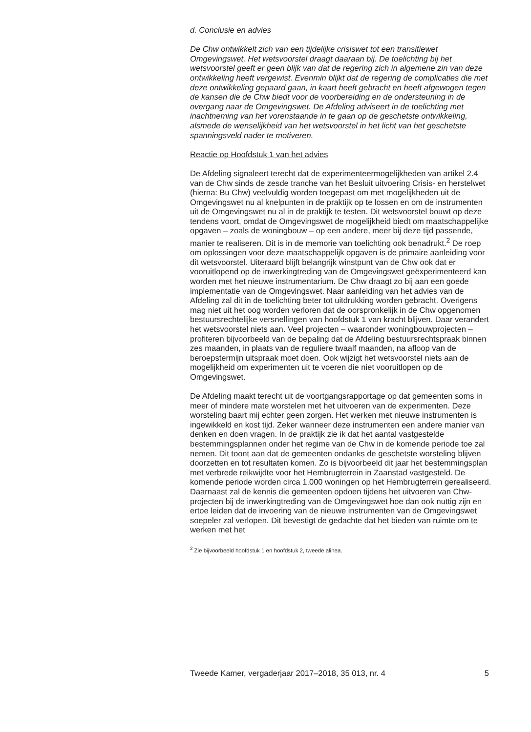d. Conclusie en advies
De Chw ontwikkelt zich van een tijdelijke crisiswet tot een transitiewet Omgevingswet. Het wetsvoorstel draagt daaraan bij. De toelichting bij het wetsvoorstel geeft er geen blijk van dat de regering zich in algemene zin van deze ontwikkeling heeft vergewist. Evenmin blijkt dat de regering de complicaties die met deze ontwikkeling gepaard gaan, in kaart heeft gebracht en heeft afgewogen tegen de kansen die de Chw biedt voor de voorbereiding en de ondersteuning in de overgang naar de Omgevingswet. De Afdeling adviseert in de toelichting met inachtneming van het vorenstaande in te gaan op de geschetste ontwikkeling, alsmede de wenselijkheid van het wetsvoorstel in het licht van het geschetste spanningsveld nader te motiveren.
Reactie op Hoofdstuk 1 van het advies
De Afdeling signaleert terecht dat de experimenteermogelijkheden van artikel 2.4 van de Chw sinds de zesde tranche van het Besluit uitvoering Crisis- en herstelwet (hierna: Bu Chw) veelvuldig worden toegepast om met mogelijkheden uit de Omgevingswet nu al knelpunten in de praktijk op te lossen en om de instrumenten uit de Omgevingswet nu al in de praktijk te testen. Dit wetsvoorstel bouwt op deze tendens voort, omdat de Omgevingswet de mogelijkheid biedt om maatschappelijke opgaven – zoals de woningbouw – op een andere, meer bij deze tijd passende, manier te realiseren. Dit is in de memorie van toelichting ook benadrukt.<sup>2</sup> De roep om oplossingen voor deze maatschappelijk opgaven is de primaire aanleiding voor dit wetsvoorstel. Uiteraard blijft belangrijk winstpunt van de Chw ook dat er vooruitlopend op de inwerkingtreding van de Omgevingswet geëxperimenteerd kan worden met het nieuwe instrumentarium. De Chw draagt zo bij aan een goede implementatie van de Omgevingswet. Naar aanleiding van het advies van de Afdeling zal dit in de toelichting beter tot uitdrukking worden gebracht. Overigens mag niet uit het oog worden verloren dat de oorspronkelijk in de Chw opgenomen bestuursrechtelijke versnellingen van hoofdstuk 1 van kracht blijven. Daar verandert het wetsvoorstel niets aan. Veel projecten – waaronder woningbouwprojecten – profiteren bijvoorbeeld van de bepaling dat de Afdeling bestuursrechtspraak binnen zes maanden, in plaats van de reguliere twaalf maanden, na afloop van de beroepstermijn uitspraak moet doen. Ook wijzigt het wetsvoorstel niets aan de mogelijkheid om experimenten uit te voeren die niet vooruitlopen op de Omgevingswet.
De Afdeling maakt terecht uit de voortgangsrapportage op dat gemeenten soms in meer of mindere mate worstelen met het uitvoeren van de experimenten. Deze worsteling baart mij echter geen zorgen. Het werken met nieuwe instrumenten is ingewikkeld en kost tijd. Zeker wanneer deze instrumenten een andere manier van denken en doen vragen. In de praktijk zie ik dat het aantal vastgestelde bestemmingsplannen onder het regime van de Chw in de komende periode toe zal nemen. Dit toont aan dat de gemeenten ondanks de geschetste worsteling blijven doorzetten en tot resultaten komen. Zo is bijvoorbeeld dit jaar het bestemmingsplan met verbrede reikwijdte voor het Hembrugterrein in Zaanstad vastgesteld. De komende periode worden circa 1.000 woningen op het Hembrugterrein gerealiseerd. Daarnaast zal de kennis die gemeenten opdoen tijdens het uitvoeren van Chw-projecten bij de inwerkingtreding van de Omgevingswet hoe dan ook nuttig zijn en ertoe leiden dat de invoering van de nieuwe instrumenten van de Omgevingswet soepeler zal verlopen. Dit bevestigt de gedachte dat het bieden van ruimte om te werken met het
<sup>2</sup> Zie bijvoorbeeld hoofdstuk 1 en hoofdstuk 2, tweede alinea.
Tweede Kamer, vergaderjaar 2017–2018, 35 013, nr. 4 5